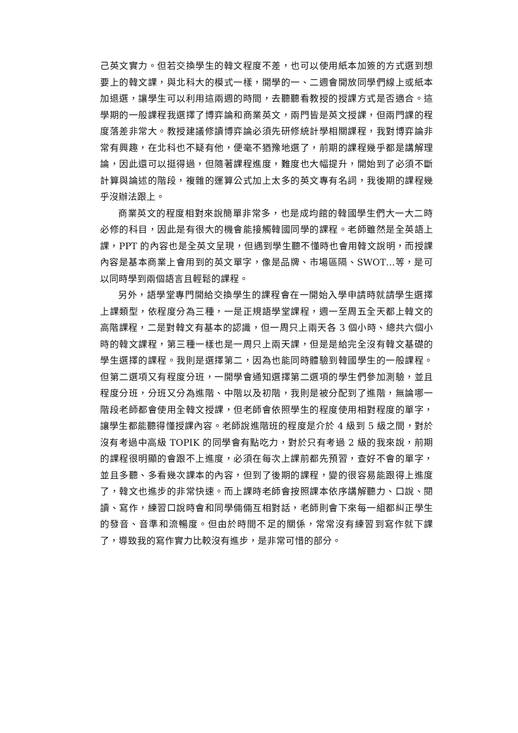己英文實力。但若交換學生的韓文程度不差，也可以使用紙本加簽的方式選到想要上的韓文課，與北科大的模式一樣，開學的一、二週會開放同學們線上或紙本加退選，讓學生可以利用這兩週的時間，去聽聽看教授的授課方式是否適合。這學期的一般課程我選擇了博弈論和商業英文，兩門皆是英文授課，但兩門課的程度落差非常大。教授建議修讀博弈論必須先研修統計學相關課程，我對博弈論非常有興趣，在北科也不疑有他，便毫不猶豫地選了，前期的課程幾乎都是講解理論，因此還可以挺得過，但隨著課程進度，難度也大幅提升，開始到了必須不斷計算與論述的階段，複雜的運算公式加上太多的英文專有名詞，我後期的課程幾乎沒辦法跟上。
商業英文的程度相對來說簡單非常多，也是成均館的韓國學生們大一大二時必修的科目，因此是有很大的機會能接觸韓國同學的課程。老師雖然是全英語上課，PPT 的內容也是全英文呈現，但遇到學生聽不懂時也會用韓文說明，而授課內容是基本商業上會用到的英文單字，像是品牌、市場區隔、SWOT…等，是可以同時學到兩個語言且輕鬆的課程。
另外，語學堂專門開給交換學生的課程會在一開始入學申請時就請學生選擇上課類型，依程度分為三種，一是正規語學堂課程，週一至周五全天都上韓文的高階課程，二是對韓文有基本的認識，但一周只上兩天各 3 個小時、總共六個小時的韓文課程，第三種一樣也是一周只上兩天課，但是是給完全沒有韓文基礎的學生選擇的課程。我則是選擇第二，因為也能同時體驗到韓國學生的一般課程。但第二選項又有程度分班，一開學會通知選擇第二選項的學生們參加測驗，並且程度分班，分班又分為進階、中階以及初階，我則是被分配到了進階，無論哪一階段老師都會使用全韓文授課，但老師會依照學生的程度使用相對程度的單字，讓學生都能聽得懂授課內容。老師說進階班的程度是介於 4 級到 5 級之間，對於沒有考過中高級 TOPIK 的同學會有點吃力，對於只有考過 2 級的我來說，前期的課程很明顯的會跟不上進度，必須在每次上課前都先預習，查好不會的單字，並且多聽、多看幾次課本的內容，但到了後期的課程，變的很容易能跟得上進度了，韓文也進步的非常快速。而上課時老師會按照課本依序講解聽力、口說、閱讀、寫作，練習口說時會和同學倆倆互相對話，老師則會下來每一組都糾正學生的發音、音準和流暢度。但由於時間不足的關係，常常沒有練習到寫作就下課了，導致我的寫作實力比較沒有進步，是非常可惜的部分。